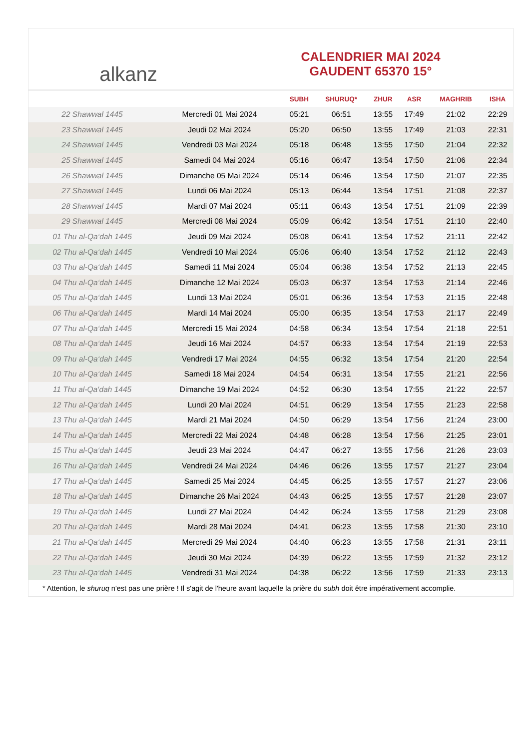al kanz
CALENDRIER MAI 2024
GAUDENT 65370 15°
| | | SUBH | SHURUQ* | ZHUR | ASR | MAGHRIB | ISHA |
| --- | --- | --- | --- | --- | --- | --- | --- |
| 22 Shawwal 1445 | Mercredi 01 Mai 2024 | 05:21 | 06:51 | 13:55 | 17:49 | 21:02 | 22:29 |
| 23 Shawwal 1445 | Jeudi 02 Mai 2024 | 05:20 | 06:50 | 13:55 | 17:49 | 21:03 | 22:31 |
| 24 Shawwal 1445 | Vendredi 03 Mai 2024 | 05:18 | 06:48 | 13:55 | 17:50 | 21:04 | 22:32 |
| 25 Shawwal 1445 | Samedi 04 Mai 2024 | 05:16 | 06:47 | 13:54 | 17:50 | 21:06 | 22:34 |
| 26 Shawwal 1445 | Dimanche 05 Mai 2024 | 05:14 | 06:46 | 13:54 | 17:50 | 21:07 | 22:35 |
| 27 Shawwal 1445 | Lundi 06 Mai 2024 | 05:13 | 06:44 | 13:54 | 17:51 | 21:08 | 22:37 |
| 28 Shawwal 1445 | Mardi 07 Mai 2024 | 05:11 | 06:43 | 13:54 | 17:51 | 21:09 | 22:39 |
| 29 Shawwal 1445 | Mercredi 08 Mai 2024 | 05:09 | 06:42 | 13:54 | 17:51 | 21:10 | 22:40 |
| 01 Thu al-Qa‘dah 1445 | Jeudi 09 Mai 2024 | 05:08 | 06:41 | 13:54 | 17:52 | 21:11 | 22:42 |
| 02 Thu al-Qa‘dah 1445 | Vendredi 10 Mai 2024 | 05:06 | 06:40 | 13:54 | 17:52 | 21:12 | 22:43 |
| 03 Thu al-Qa‘dah 1445 | Samedi 11 Mai 2024 | 05:04 | 06:38 | 13:54 | 17:52 | 21:13 | 22:45 |
| 04 Thu al-Qa‘dah 1445 | Dimanche 12 Mai 2024 | 05:03 | 06:37 | 13:54 | 17:53 | 21:14 | 22:46 |
| 05 Thu al-Qa‘dah 1445 | Lundi 13 Mai 2024 | 05:01 | 06:36 | 13:54 | 17:53 | 21:15 | 22:48 |
| 06 Thu al-Qa‘dah 1445 | Mardi 14 Mai 2024 | 05:00 | 06:35 | 13:54 | 17:53 | 21:17 | 22:49 |
| 07 Thu al-Qa‘dah 1445 | Mercredi 15 Mai 2024 | 04:58 | 06:34 | 13:54 | 17:54 | 21:18 | 22:51 |
| 08 Thu al-Qa‘dah 1445 | Jeudi 16 Mai 2024 | 04:57 | 06:33 | 13:54 | 17:54 | 21:19 | 22:53 |
| 09 Thu al-Qa‘dah 1445 | Vendredi 17 Mai 2024 | 04:55 | 06:32 | 13:54 | 17:54 | 21:20 | 22:54 |
| 10 Thu al-Qa‘dah 1445 | Samedi 18 Mai 2024 | 04:54 | 06:31 | 13:54 | 17:55 | 21:21 | 22:56 |
| 11 Thu al-Qa‘dah 1445 | Dimanche 19 Mai 2024 | 04:52 | 06:30 | 13:54 | 17:55 | 21:22 | 22:57 |
| 12 Thu al-Qa‘dah 1445 | Lundi 20 Mai 2024 | 04:51 | 06:29 | 13:54 | 17:55 | 21:23 | 22:58 |
| 13 Thu al-Qa‘dah 1445 | Mardi 21 Mai 2024 | 04:50 | 06:29 | 13:54 | 17:56 | 21:24 | 23:00 |
| 14 Thu al-Qa‘dah 1445 | Mercredi 22 Mai 2024 | 04:48 | 06:28 | 13:54 | 17:56 | 21:25 | 23:01 |
| 15 Thu al-Qa‘dah 1445 | Jeudi 23 Mai 2024 | 04:47 | 06:27 | 13:55 | 17:56 | 21:26 | 23:03 |
| 16 Thu al-Qa‘dah 1445 | Vendredi 24 Mai 2024 | 04:46 | 06:26 | 13:55 | 17:57 | 21:27 | 23:04 |
| 17 Thu al-Qa‘dah 1445 | Samedi 25 Mai 2024 | 04:45 | 06:25 | 13:55 | 17:57 | 21:27 | 23:06 |
| 18 Thu al-Qa‘dah 1445 | Dimanche 26 Mai 2024 | 04:43 | 06:25 | 13:55 | 17:57 | 21:28 | 23:07 |
| 19 Thu al-Qa‘dah 1445 | Lundi 27 Mai 2024 | 04:42 | 06:24 | 13:55 | 17:58 | 21:29 | 23:08 |
| 20 Thu al-Qa‘dah 1445 | Mardi 28 Mai 2024 | 04:41 | 06:23 | 13:55 | 17:58 | 21:30 | 23:10 |
| 21 Thu al-Qa‘dah 1445 | Mercredi 29 Mai 2024 | 04:40 | 06:23 | 13:55 | 17:58 | 21:31 | 23:11 |
| 22 Thu al-Qa‘dah 1445 | Jeudi 30 Mai 2024 | 04:39 | 06:22 | 13:55 | 17:59 | 21:32 | 23:12 |
| 23 Thu al-Qa‘dah 1445 | Vendredi 31 Mai 2024 | 04:38 | 06:22 | 13:56 | 17:59 | 21:33 | 23:13 |
* Attention, le shuruq n'est pas une prière ! Il s'agit de l'heure avant laquelle la prière du subh doit être impérativement accomplie.